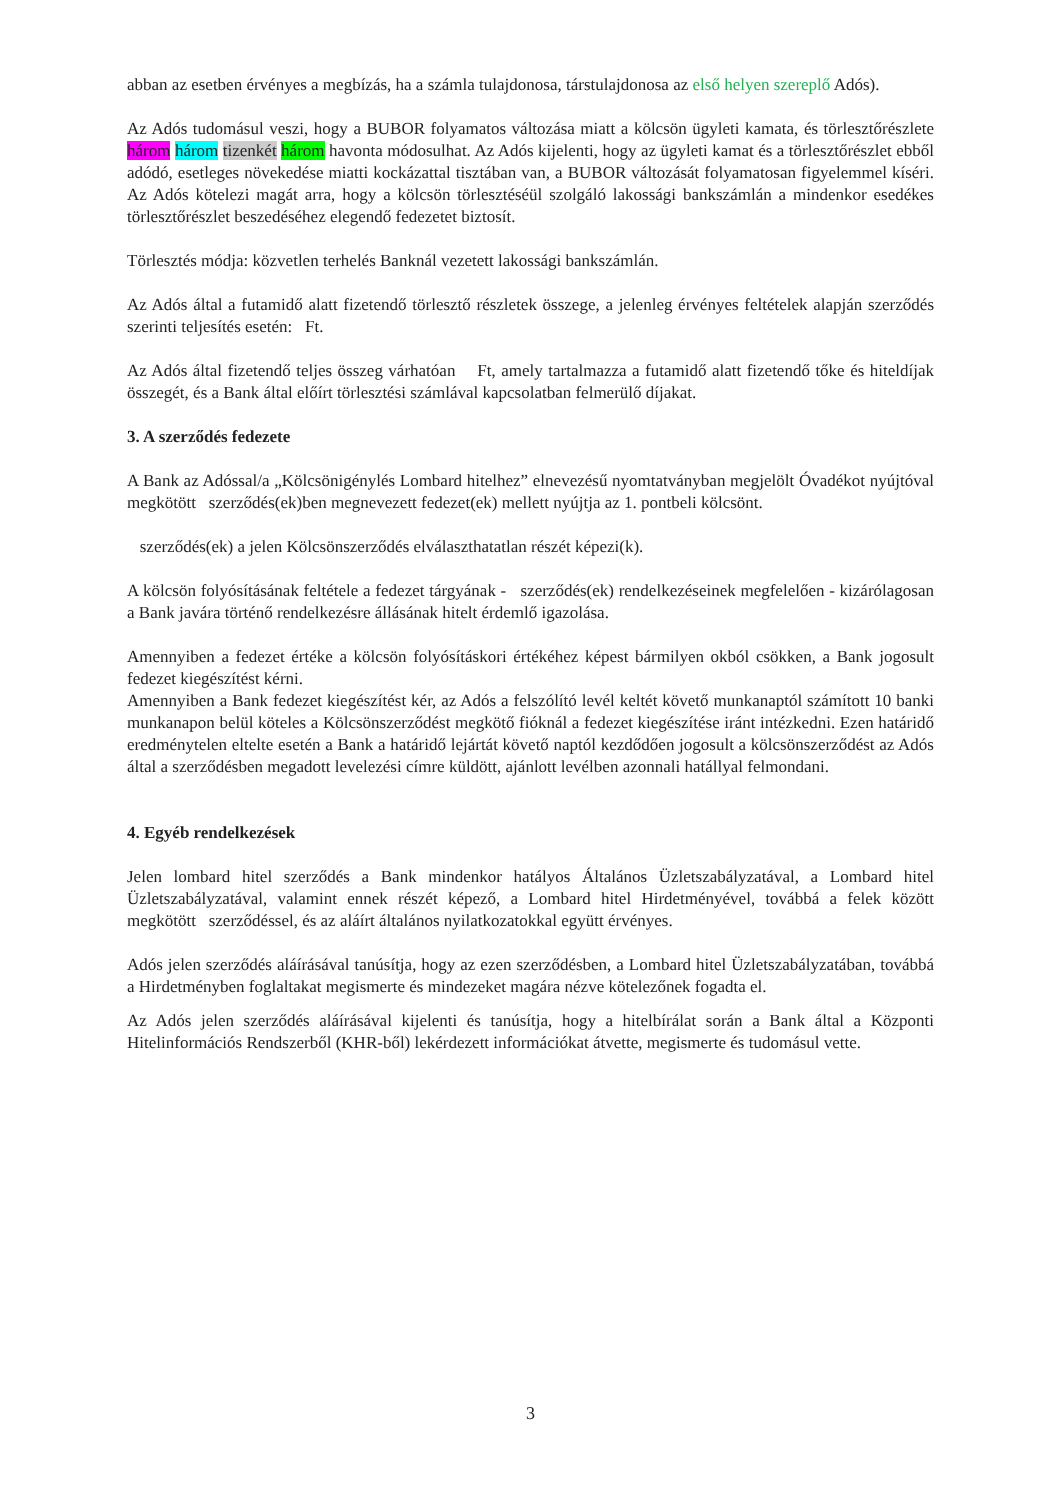abban az esetben érvényes a megbízás, ha a számla tulajdonosa, társtulajdonosa az első helyen szereplő Adós).
Az Adós tudomásul veszi, hogy a BUBOR folyamatos változása miatt a kölcsön ügyleti kamata, és törlesztőrészlete három három tizenkét három havonta módosulhat. Az Adós kijelenti, hogy az ügyleti kamat és a törlesztőrészlet ebből adódó, esetleges növekedése miatti kockázattal tisztában van, a BUBOR változását folyamatosan figyelemmel kíséri. Az Adós kötelezi magát arra, hogy a kölcsön törlesztéséül szolgáló lakossági bankszámlán a mindenkor esedékes törlesztőrészlet beszedéséhez elegendő fedezetet biztosít.
Törlesztés módja: közvetlen terhelés Banknál vezetett lakossági bankszámlán.
Az Adós által a futamidő alatt fizetendő törlesztő részletek összege, a jelenleg érvényes feltételek alapján szerződés szerinti teljesítés esetén: Ft.
Az Adós által fizetendő teljes összeg várhatóan Ft, amely tartalmazza a futamidő alatt fizetendő tőke és hiteldíjak összegét, és a Bank által előírt törlesztési számlával kapcsolatban felmerülő díjakat.
3. A szerződés fedezete
A Bank az Adóssal/a „Kölcsönigénylés Lombard hitelhez” elnevezésű nyomtatványban megjelölt Óvadékot nyújtóval megkötött szerződés(ek)ben megnevezett fedezet(ek) mellett nyújtja az 1. pontbeli kölcsönt.
szerződés(ek) a jelen Kölcsönszerződés elválaszthatatlan részét képezi(k).
A kölcsön folyósításának feltétele a fedezet tárgyának - szerződés(ek) rendelkezéseinek megfelelően - kizárólagosan a Bank javára történő rendelkezésre állásának hitelt érdemlő igazolása.
Amennyiben a fedezet értéke a kölcsön folyósításkori értékéhez képest bármilyen okból csökken, a Bank jogosult fedezet kiegészítést kérni.
Amennyiben a Bank fedezet kiegészítést kér, az Adós a felszólító levél keltét követő munkanaptól számított 10 banki munkanapon belül köteles a Kölcsönszerződést megkötő fióknál a fedezet kiegészítése iránt intézkedni. Ezen határidő eredménytelen eltelte esetén a Bank a határidő lejártát követő naptól kezdődően jogosult a kölcsönszerződést az Adós által a szerződésben megadott levelezési címre küldött, ajánlott levélben azonnali hatállyal felmondani.
4. Egyéb rendelkezések
Jelen lombard hitel szerződés a Bank mindenkor hatályos Általános Üzletszabályzatával, a Lombard hitel Üzletszabályzatával, valamint ennek részét képező, a Lombard hitel Hirdetményével, továbbá a felek között megkötött szerződéssel, és az aláírt általános nyilatkozatokkal együtt érvényes.
Adós jelen szerződés aláírásával tanúsítja, hogy az ezen szerződésben, a Lombard hitel Üzletszabályzatában, továbbá a Hirdetményben foglaltakat megismerte és mindezeket magára nézve kötelezőnek fogadta el.
Az Adós jelen szerződés aláírásával kijelenti és tanúsítja, hogy a hitelbírálat során a Bank által a Központi Hitelinformációs Rendszerből (KHR-ből) lekérdezett információkat átvette, megismerte és tudomásul vette.
3